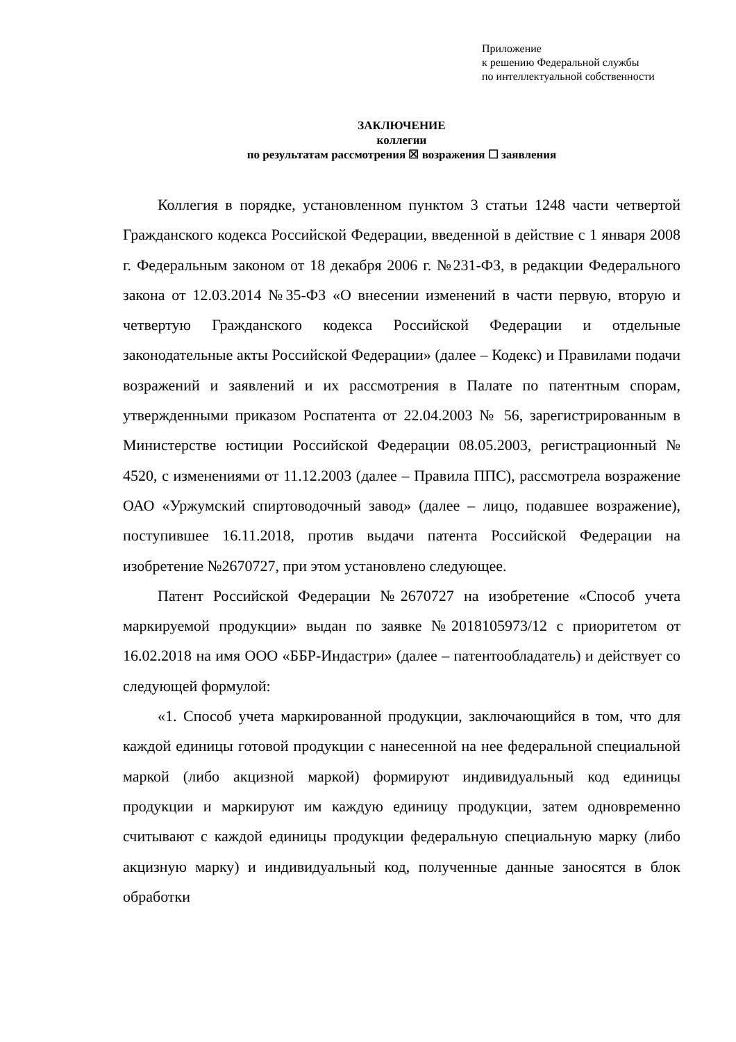Приложение
к решению Федеральной службы
по интеллектуальной собственности
ЗАКЛЮЧЕНИЕ
коллегии
по результатам рассмотрения ☒ возражения ☐ заявления
Коллегия в порядке, установленном пунктом 3 статьи 1248 части четвертой Гражданского кодекса Российской Федерации, введенной в действие с 1 января 2008 г. Федеральным законом от 18 декабря 2006 г. №231-ФЗ, в редакции Федерального закона от 12.03.2014 №35-ФЗ «О внесении изменений в части первую, вторую и четвертую Гражданского кодекса Российской Федерации и отдельные законодательные акты Российской Федерации» (далее – Кодекс) и Правилами подачи возражений и заявлений и их рассмотрения в Палате по патентным спорам, утвержденными приказом Роспатента от 22.04.2003 № 56, зарегистрированным в Министерстве юстиции Российской Федерации 08.05.2003, регистрационный № 4520, с изменениями от 11.12.2003 (далее – Правила ППС), рассмотрела возражение ОАО «Уржумский спиртоводочный завод» (далее – лицо, подавшее возражение), поступившее 16.11.2018, против выдачи патента Российской Федерации на изобретение №2670727, при этом установлено следующее.
Патент Российской Федерации №2670727 на изобретение «Способ учета маркируемой продукции» выдан по заявке №2018105973/12 с приоритетом от 16.02.2018 на имя ООО «ББР-Индастри» (далее – патентообладатель) и действует со следующей формулой:
«1. Способ учета маркированной продукции, заключающийся в том, что для каждой единицы готовой продукции с нанесенной на нее федеральной специальной маркой (либо акцизной маркой) формируют индивидуальный код единицы продукции и маркируют им каждую единицу продукции, затем одновременно считывают с каждой единицы продукции федеральную специальную марку (либо акцизную марку) и индивидуальный код, полученные данные заносятся в блок обработки